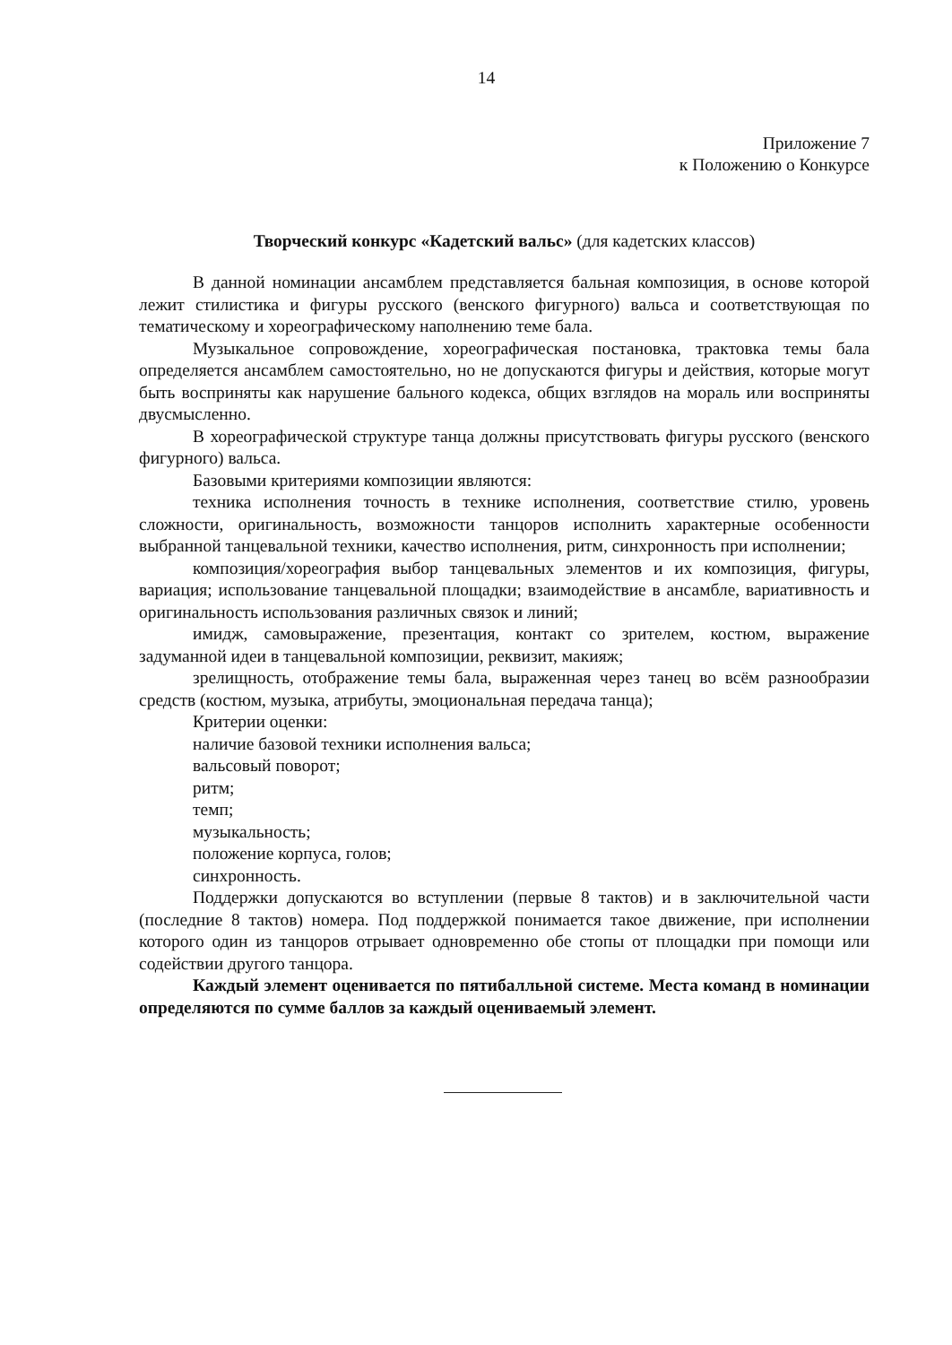14
Приложение 7
к Положению о Конкурсе
Творческий конкурс «Кадетский вальс» (для кадетских классов)
В данной номинации ансамблем представляется бальная композиция, в основе которой лежит стилистика и фигуры русского (венского фигурного) вальса и соответствующая по тематическому и хореографическому наполнению теме бала.
Музыкальное сопровождение, хореографическая постановка, трактовка темы бала определяется ансамблем самостоятельно, но не допускаются фигуры и действия, которые могут быть восприняты как нарушение бального кодекса, общих взглядов на мораль или восприняты двусмысленно.
В хореографической структуре танца должны присутствовать фигуры русского (венского фигурного) вальса.
Базовыми критериями композиции являются:
техника исполнения точность в технике исполнения, соответствие стилю, уровень сложности, оригинальность, возможности танцоров исполнить характерные особенности выбранной танцевальной техники, качество исполнения, ритм, синхронность при исполнении;
композиция/хореография выбор танцевальных элементов и их композиция, фигуры, вариация; использование танцевальной площадки; взаимодействие в ансамбле, вариативность и оригинальность использования различных связок и линий;
имидж, самовыражение, презентация, контакт со зрителем, костюм, выражение задуманной идеи в танцевальной композиции, реквизит, макияж;
зрелищность, отображение темы бала, выраженная через танец во всём разнообразии средств (костюм, музыка, атрибуты, эмоциональная передача танца);
Критерии оценки:
наличие базовой техники исполнения вальса;
вальсовый поворот;
ритм;
темп;
музыкальность;
положение корпуса, голов;
синхронность.
Поддержки допускаются во вступлении (первые 8 тактов) и в заключительной части (последние 8 тактов) номера. Под поддержкой понимается такое движение, при исполнении которого один из танцоров отрывает одновременно обе стопы от площадки при помощи или содействии другого танцора.
Каждый элемент оценивается по пятибалльной системе. Места команд в номинации определяются по сумме баллов за каждый оцениваемый элемент.